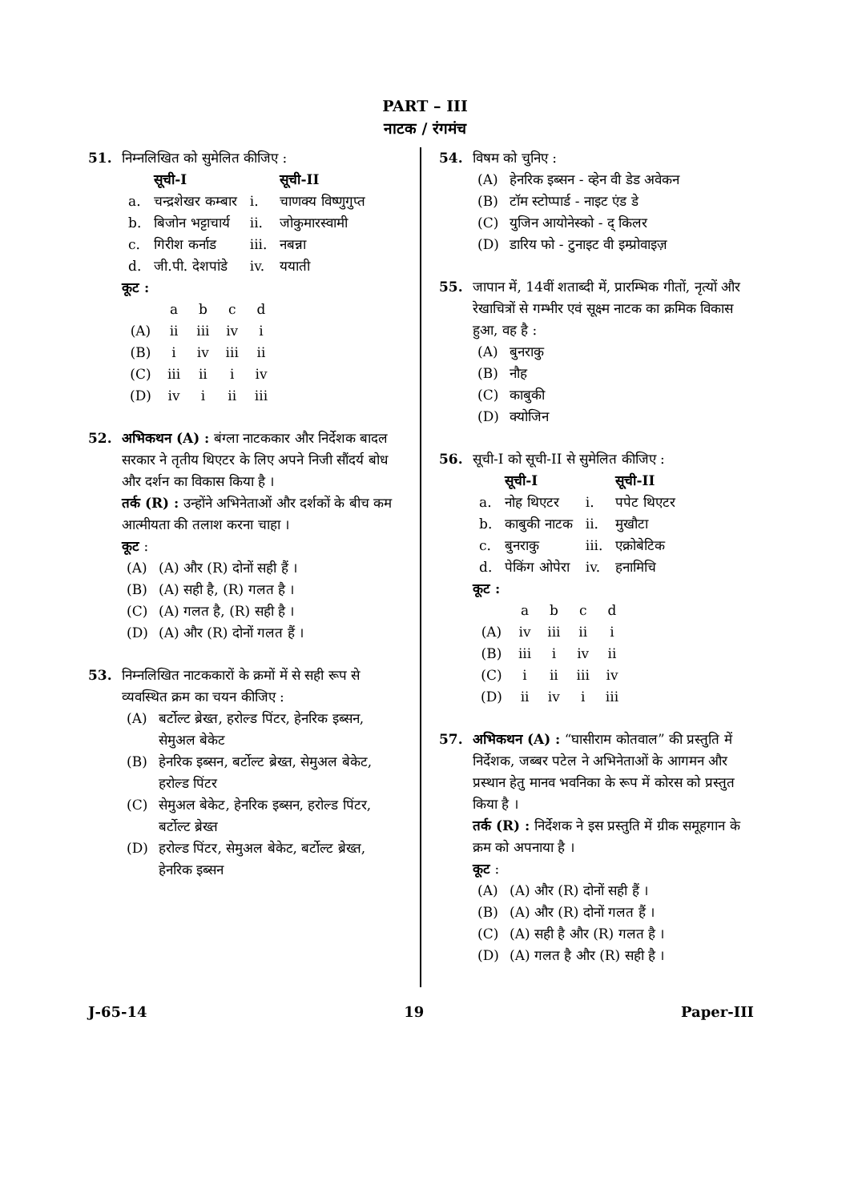PART – III
नाटक / रंगमंच
51. निम्नलिखित को सुमेलित कीजिए :
| | सूची-I | | सूची-II |
| --- | --- | --- | --- |
| a. | चन्द्रशेखर कम्बार | i. | चाणक्य विष्णुगुप्त |
| b. | बिजोन भट्टाचार्य | ii. | जोकुमारस्वामी |
| c. | गिरीश कर्नाड | iii. | नबन्ना |
| d. | जी.पी. देशपांडे | iv. | ययाती |
कूट :
| | a | b | c | d |
| (A) | ii | iii | iv | i |
| (B) | i | iv | iii | ii |
| (C) | iii | ii | i | iv |
| (D) | iv | i | ii | iii |
52. अभिकथन (A) : बंग्ला नाटककार और निर्देशक बादल सरकार ने तृतीय थिएटर के लिए अपने निजी सौंदर्य बोध और दर्शन का विकास किया है ।
तर्क (R) : उन्होंने अभिनेताओं और दर्शकों के बीच कम आत्मीयता की तलाश करना चाहा ।
कूट :
(A) (A) और (R) दोनों सही हैं ।
(B) (A) सही है, (R) गलत है ।
(C) (A) गलत है, (R) सही है ।
(D) (A) और (R) दोनों गलत हैं ।
53. निम्नलिखित नाटककारों के क्रमों में से सही रूप से व्यवस्थित क्रम का चयन कीजिए :
(A) बर्टोल्ट ब्रेख्त, हरोल्ड पिंटर, हेनरिक इब्सन, सेमुअल बेकेट
(B) हेनरिक इब्सन, बर्टोल्ट ब्रेख्त, सेमुअल बेकेट, हरोल्ड पिंटर
(C) सेमुअल बेकेट, हेनरिक इब्सन, हरोल्ड पिंटर, बर्टोल्ट ब्रेख्त
(D) हरोल्ड पिंटर, सेमुअल बेकेट, बर्टोल्ट ब्रेख्त, हेनरिक इब्सन
54. विषम को चुनिए :
(A) हेनरिक इब्सन - व्हेन वी डेड अवेकन
(B) टॉम स्टोप्पार्ड - नाइट एंड डे
(C) युजिन आयोनेस्को - द् किलर
(D) डारिय फो - टुनाइट वी इम्प्रोवाइज़
55. जापान में, 14वीं शताब्दी में, प्रारम्भिक गीतों, नृत्यों और रेखाचित्रों से गम्भीर एवं सूक्ष्म नाटक का क्रमिक विकास हुआ, वह है :
(A) बुनराकु
(B) नौह
(C) काबुकी
(D) क्योजिन
56. सूची-I को सूची-II से सुमेलित कीजिए :
| | सूची-I | | सूची-II |
| --- | --- | --- | --- |
| a. | नोह थिएटर | i. | पपेट थिएटर |
| b. | काबुकी नाटक | ii. | मुखौटा |
| c. | बुनराकु | iii. | एक्रोबेटिक |
| d. | पेकिंग ओपेरा | iv. | हनामिचि |
कूट :
| | a | b | c | d |
| (A) | iv | iii | ii | i |
| (B) | iii | i | iv | ii |
| (C) | i | ii | iii | iv |
| (D) | ii | iv | i | iii |
57. अभिकथन (A) : “घासीराम कोतवाल” की प्रस्तुति में निर्देशक, जब्बर पटेल ने अभिनेताओं के आगमन और प्रस्थान हेतु मानव भवनिका के रूप में कोरस को प्रस्तुत किया है ।
तर्क (R) : निर्देशक ने इस प्रस्तुति में ग्रीक समूहगान के क्रम को अपनाया है ।
कूट :
(A) (A) और (R) दोनों सही हैं ।
(B) (A) और (R) दोनों गलत हैं ।
(C) (A) सही है और (R) गलत है ।
(D) (A) गलत है और (R) सही है ।
J-65-14 19 Paper-III